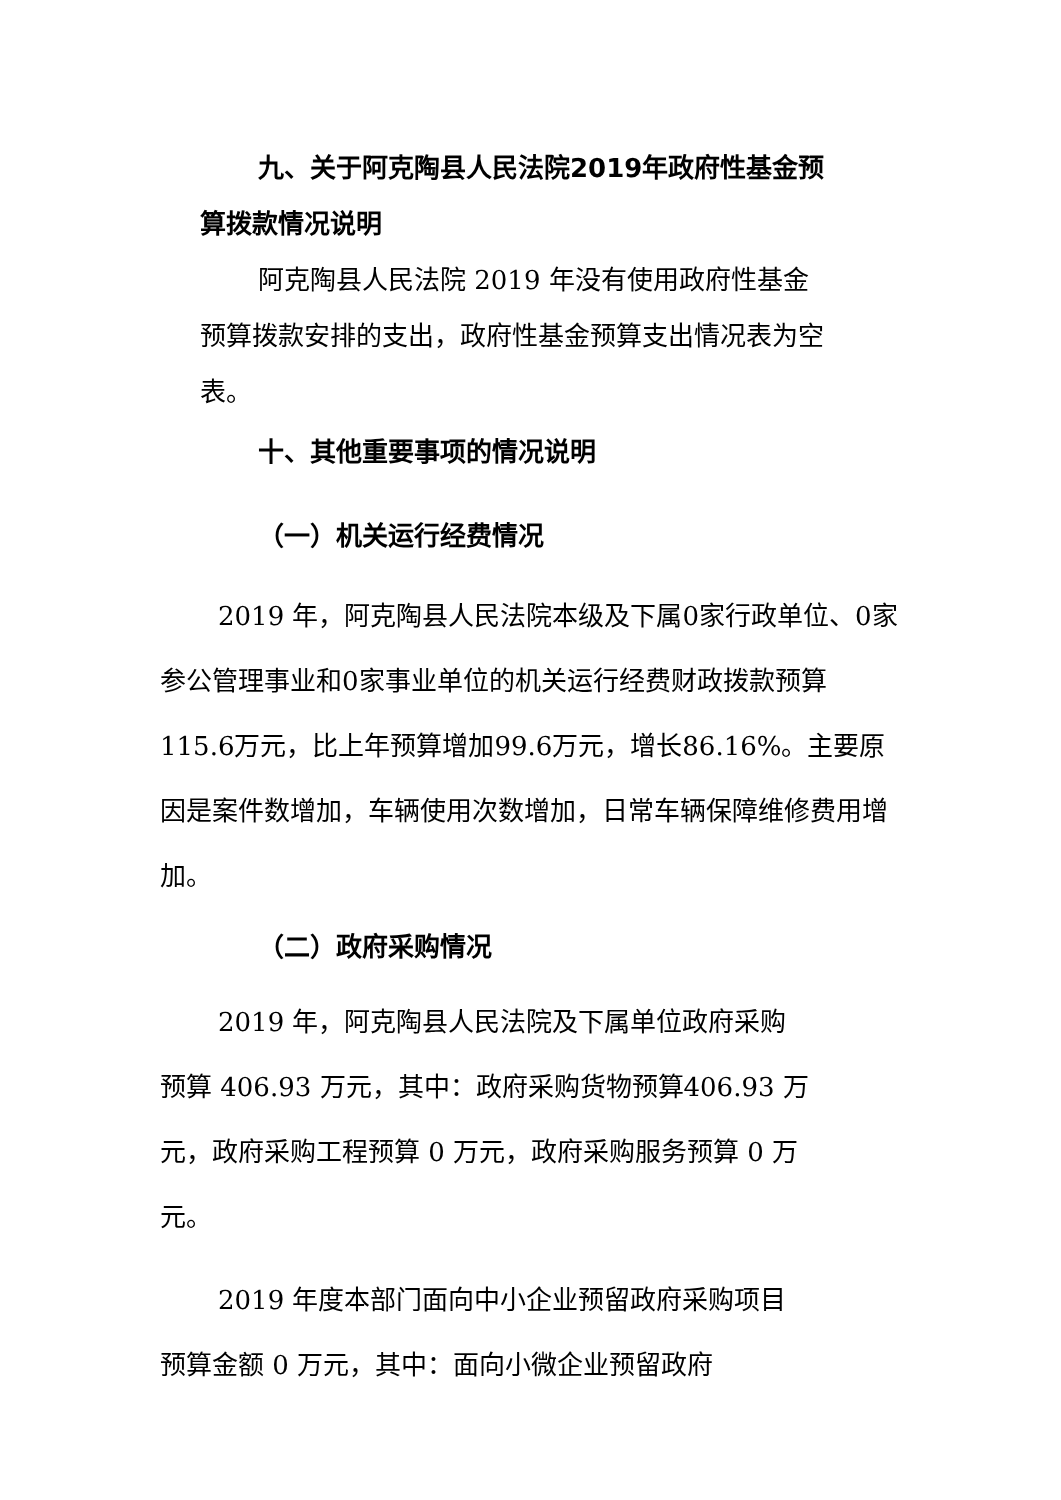九、关于阿克陶县人民法院2019年政府性基金预算拨款情况说明
阿克陶县人民法院 2019 年没有使用政府性基金预算拨款安排的支出，政府性基金预算支出情况表为空表。
十、其他重要事项的情况说明
（一）机关运行经费情况
2019 年，阿克陶县人民法院本级及下属0家行政单位、0家参公管理事业和0家事业单位的机关运行经费财政拨款预算115.6万元，比上年预算增加99.6万元，增长86.16%。主要原因是案件数增加，车辆使用次数增加，日常车辆保障维修费用增加。
（二）政府采购情况
2019 年，阿克陶县人民法院及下属单位政府采购预算 406.93 万元，其中：政府采购货物预算406.93 万元，政府采购工程预算 0 万元，政府采购服务预算 0 万元。
2019 年度本部门面向中小企业预留政府采购项目预算金额 0 万元，其中：面向小微企业预留政府